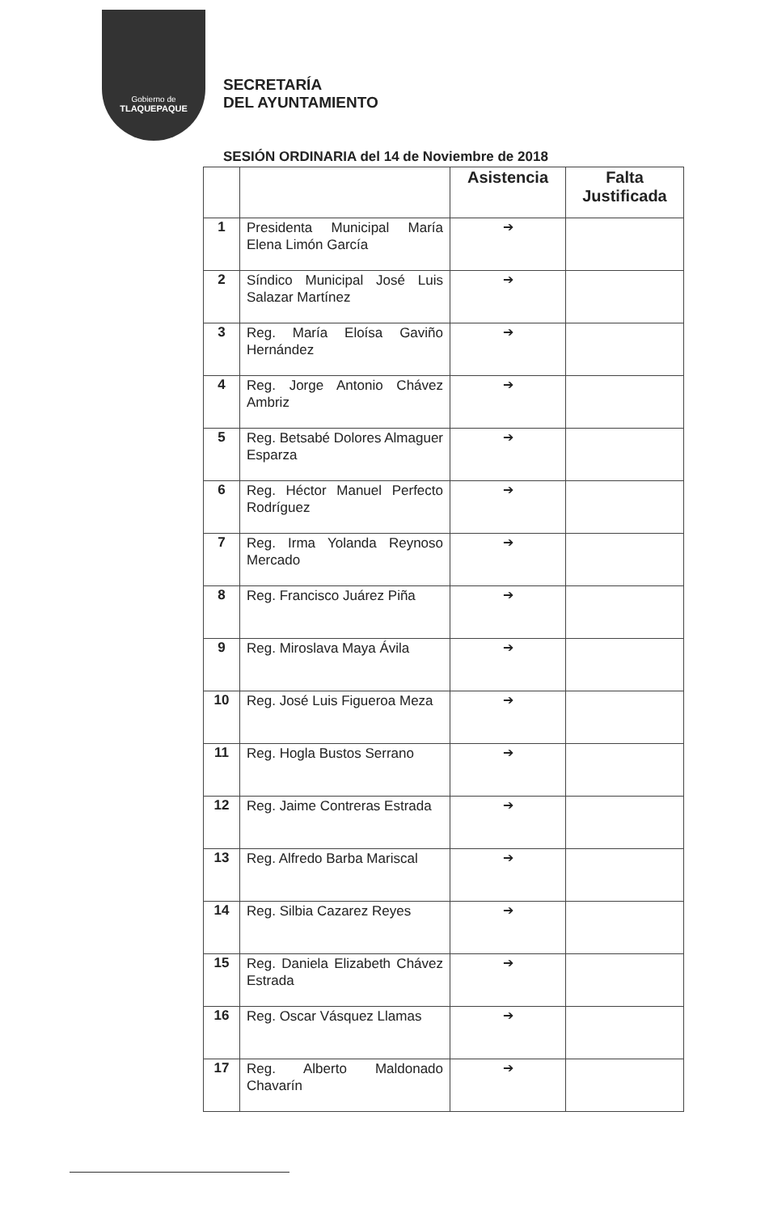Gobierno de
TLAQUEPAQUE
SECRETARÍA
DEL AYUNTAMIENTO
SESIÓN ORDINARIA del 14 de Noviembre de 2018
| | | Asistencia | Falta Justificada |
| --- | --- | --- | --- |
| 1 | Presidenta Municipal María Elena Limón García | ➔ | |
| 2 | Síndico Municipal José Luis Salazar Martínez | ➔ | |
| 3 | Reg. María Eloísa Gaviño Hernández | ➔ | |
| 4 | Reg. Jorge Antonio Chávez Ambriz | ➔ | |
| 5 | Reg. Betsabé Dolores Almaguer Esparza | ➔ | |
| 6 | Reg. Héctor Manuel Perfecto Rodríguez | ➔ | |
| 7 | Reg. Irma Yolanda Reynoso Mercado | ➔ | |
| 8 | Reg. Francisco Juárez Piña | ➔ | |
| 9 | Reg. Miroslava Maya Ávila | ➔ | |
| 10 | Reg. José Luis Figueroa Meza | ➔ | |
| 11 | Reg. Hogla Bustos Serrano | ➔ | |
| 12 | Reg. Jaime Contreras Estrada | ➔ | |
| 13 | Reg. Alfredo Barba Mariscal | ➔ | |
| 14 | Reg. Silbia Cazarez Reyes | ➔ | |
| 15 | Reg. Daniela Elizabeth Chávez Estrada | ➔ | |
| 16 | Reg. Oscar Vásquez Llamas | ➔ | |
| 17 | Reg. Alberto Maldonado Chavarín | ➔ | |